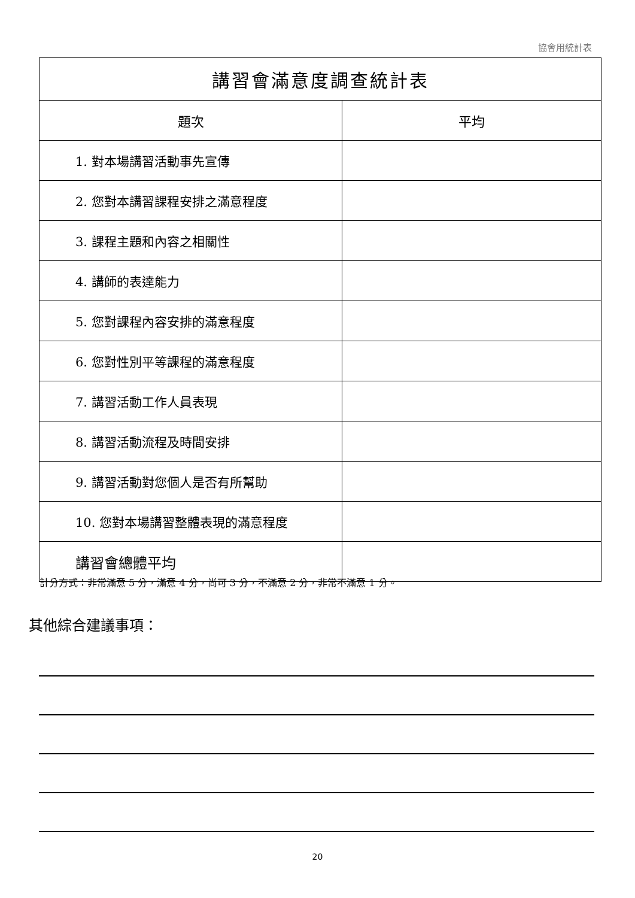協會用統計表
| 講習會滿意度調查統計表 | |
| --- | --- |
| 題次 | 平均 |
| 1. 對本場講習活動事先宣傳 | |
| 2. 您對本講習課程安排之滿意程度 | |
| 3. 課程主題和內容之相關性 | |
| 4. 講師的表達能力 | |
| 5. 您對課程內容安排的滿意程度 | |
| 6. 您對性別平等課程的滿意程度 | |
| 7. 講習活動工作人員表現 | |
| 8. 講習活動流程及時間安排 | |
| 9. 講習活動對您個人是否有所幫助 | |
| 10. 您對本場講習整體表現的滿意程度 | |
| 講習會總體平均 | |
計分方式：非常滿意 5 分，滿意 4 分，尚可 3 分，不滿意 2 分，非常不滿意 1 分。
其他綜合建議事項：
20